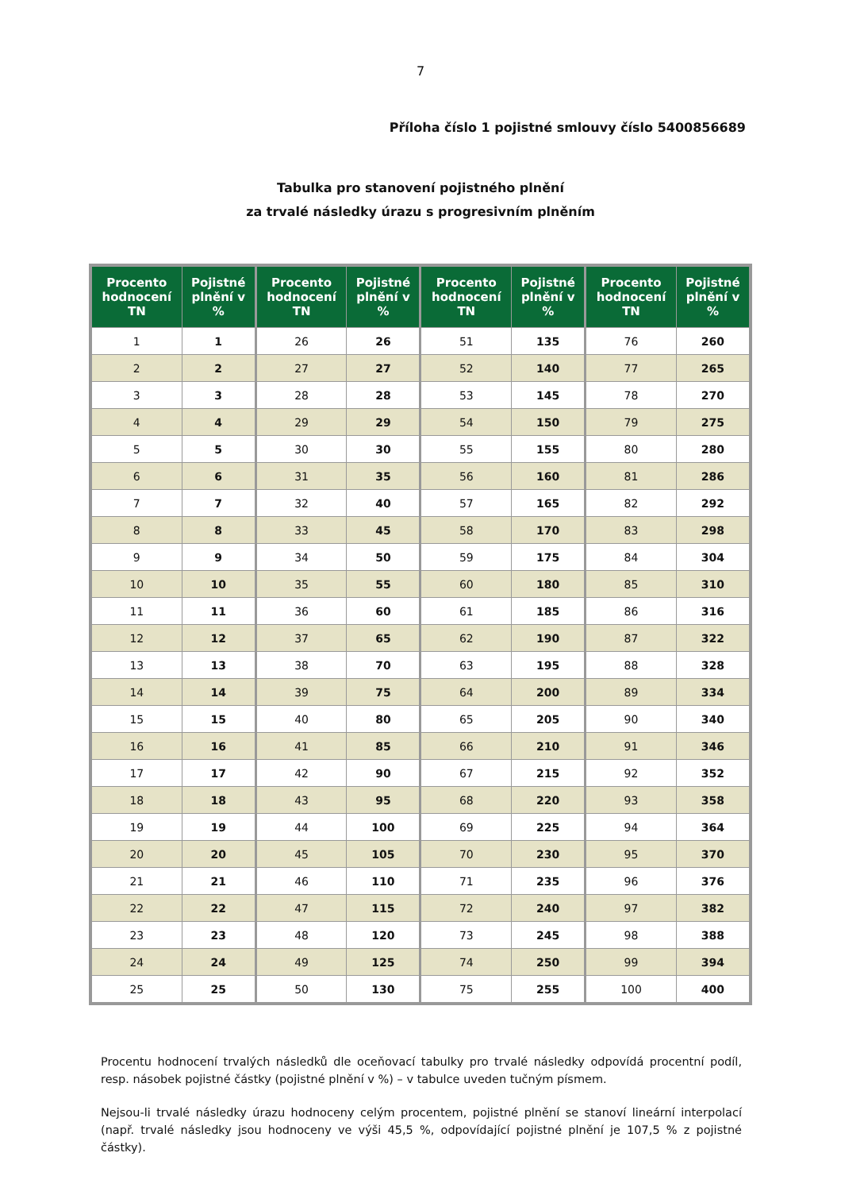7
Příloha číslo 1 pojistné smlouvy číslo 5400856689
Tabulka pro stanovení pojistného plnění
za trvalé následky úrazu s progresivním plněním
| Procento hodnocení TN | Pojistné plnění v % | Procento hodnocení TN | Pojistné plnění v % | Procento hodnocení TN | Pojistné plnění v % | Procento hodnocení TN | Pojistné plnění v % |
| --- | --- | --- | --- | --- | --- | --- | --- |
| 1 | 1 | 26 | 26 | 51 | 135 | 76 | 260 |
| 2 | 2 | 27 | 27 | 52 | 140 | 77 | 265 |
| 3 | 3 | 28 | 28 | 53 | 145 | 78 | 270 |
| 4 | 4 | 29 | 29 | 54 | 150 | 79 | 275 |
| 5 | 5 | 30 | 30 | 55 | 155 | 80 | 280 |
| 6 | 6 | 31 | 35 | 56 | 160 | 81 | 286 |
| 7 | 7 | 32 | 40 | 57 | 165 | 82 | 292 |
| 8 | 8 | 33 | 45 | 58 | 170 | 83 | 298 |
| 9 | 9 | 34 | 50 | 59 | 175 | 84 | 304 |
| 10 | 10 | 35 | 55 | 60 | 180 | 85 | 310 |
| 11 | 11 | 36 | 60 | 61 | 185 | 86 | 316 |
| 12 | 12 | 37 | 65 | 62 | 190 | 87 | 322 |
| 13 | 13 | 38 | 70 | 63 | 195 | 88 | 328 |
| 14 | 14 | 39 | 75 | 64 | 200 | 89 | 334 |
| 15 | 15 | 40 | 80 | 65 | 205 | 90 | 340 |
| 16 | 16 | 41 | 85 | 66 | 210 | 91 | 346 |
| 17 | 17 | 42 | 90 | 67 | 215 | 92 | 352 |
| 18 | 18 | 43 | 95 | 68 | 220 | 93 | 358 |
| 19 | 19 | 44 | 100 | 69 | 225 | 94 | 364 |
| 20 | 20 | 45 | 105 | 70 | 230 | 95 | 370 |
| 21 | 21 | 46 | 110 | 71 | 235 | 96 | 376 |
| 22 | 22 | 47 | 115 | 72 | 240 | 97 | 382 |
| 23 | 23 | 48 | 120 | 73 | 245 | 98 | 388 |
| 24 | 24 | 49 | 125 | 74 | 250 | 99 | 394 |
| 25 | 25 | 50 | 130 | 75 | 255 | 100 | 400 |
Procentu hodnocení trvalých následků dle oceňovací tabulky pro trvalé následky odpovídá procentní podíl, resp. násobek pojistné částky (pojistné plnění v %) – v tabulce uveden tučným písmem.
Nejsou-li trvalé následky úrazu hodnoceny celým procentem, pojistné plnění se stanoví lineární interpolací (např. trvalé následky jsou hodnoceny ve výši 45,5 %, odpovídající pojistné plnění je 107,5 % z pojistné částky).